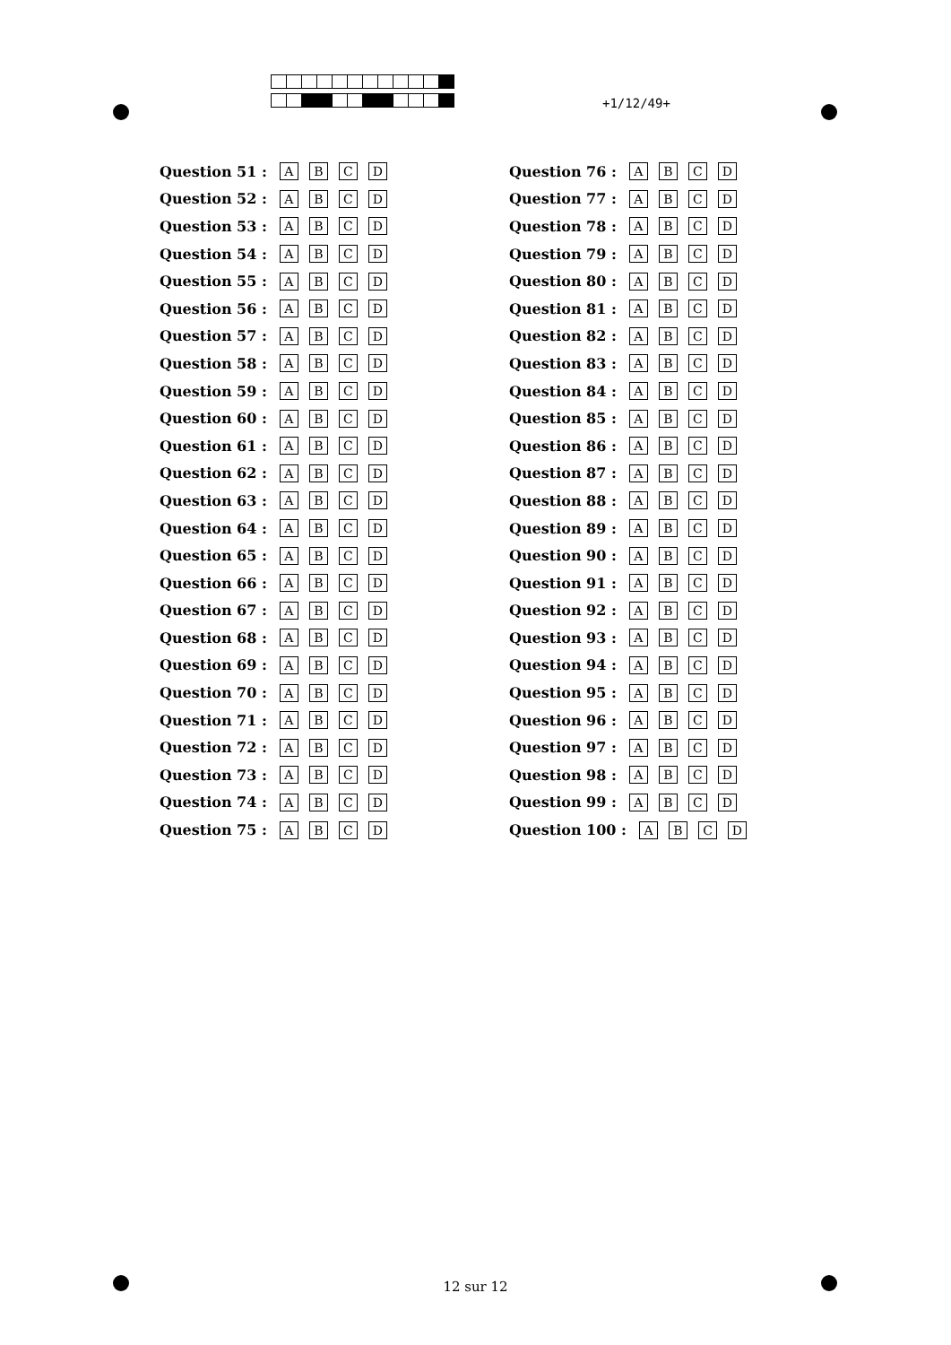+1/12/49+
Question 51 : ABCD
Question 52 : ABCD
Question 53 : ABCD
Question 54 : ABCD
Question 55 : ABCD
Question 56 : ABCD
Question 57 : ABCD
Question 58 : ABCD
Question 59 : ABCD
Question 60 : ABCD
Question 61 : ABCD
Question 62 : ABCD
Question 63 : ABCD
Question 64 : ABCD
Question 65 : ABCD
Question 66 : ABCD
Question 67 : ABCD
Question 68 : ABCD
Question 69 : ABCD
Question 70 : ABCD
Question 71 : ABCD
Question 72 : ABCD
Question 73 : ABCD
Question 74 : ABCD
Question 75 : ABCD
Question 76 : ABCD
Question 77 : ABCD
Question 78 : ABCD
Question 79 : ABCD
Question 80 : ABCD
Question 81 : ABCD
Question 82 : ABCD
Question 83 : ABCD
Question 84 : ABCD
Question 85 : ABCD
Question 86 : ABCD
Question 87 : ABCD
Question 88 : ABCD
Question 89 : ABCD
Question 90 : ABCD
Question 91 : ABCD
Question 92 : ABCD
Question 93 : ABCD
Question 94 : ABCD
Question 95 : ABCD
Question 96 : ABCD
Question 97 : ABCD
Question 98 : ABCD
Question 99 : ABCD
Question 100 : ABCD
12 sur 12